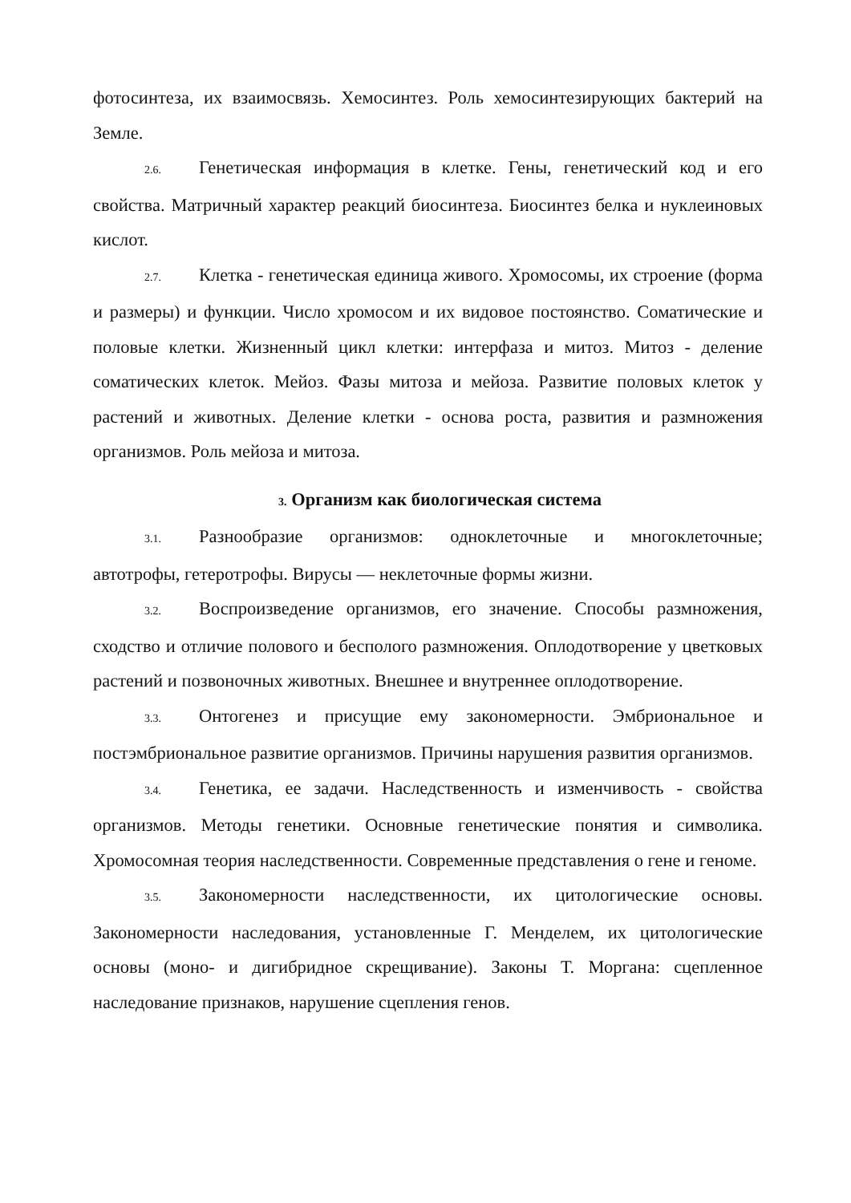фотосинтеза, их взаимосвязь. Хемосинтез. Роль хемосинтезирующих бактерий на Земле.
2.6. Генетическая информация в клетке. Гены, генетический код и его свойства. Матричный характер реакций биосинтеза. Биосинтез белка и нуклеиновых кислот.
2.7. Клетка - генетическая единица живого. Хромосомы, их строение (форма и размеры) и функции. Число хромосом и их видовое постоянство. Соматические и половые клетки. Жизненный цикл клетки: интерфаза и митоз. Митоз - деление соматических клеток. Мейоз. Фазы митоза и мейоза. Развитие половых клеток у растений и животных. Деление клетки - основа роста, развития и размножения организмов. Роль мейоза и митоза.
3. Организм как биологическая система
3.1. Разнообразие организмов: одноклеточные и многоклеточные; автотрофы, гетеротрофы. Вирусы — неклеточные формы жизни.
3.2. Воспроизведение организмов, его значение. Способы размножения, сходство и отличие полового и бесполого размножения. Оплодотворение у цветковых растений и позвоночных животных. Внешнее и внутреннее оплодотворение.
3.3. Онтогенез и присущие ему закономерности. Эмбриональное и постэмбриональное развитие организмов. Причины нарушения развития организмов.
3.4. Генетика, ее задачи. Наследственность и изменчивость - свойства организмов. Методы генетики. Основные генетические понятия и символика. Хромосомная теория наследственности. Современные представления о гене и геноме.
3.5. Закономерности наследственности, их цитологические основы. Закономерности наследования, установленные Г. Менделем, их цитологические основы (моно- и дигибридное скрещивание). Законы Т. Моргана: сцепленное наследование признаков, нарушение сцепления генов.